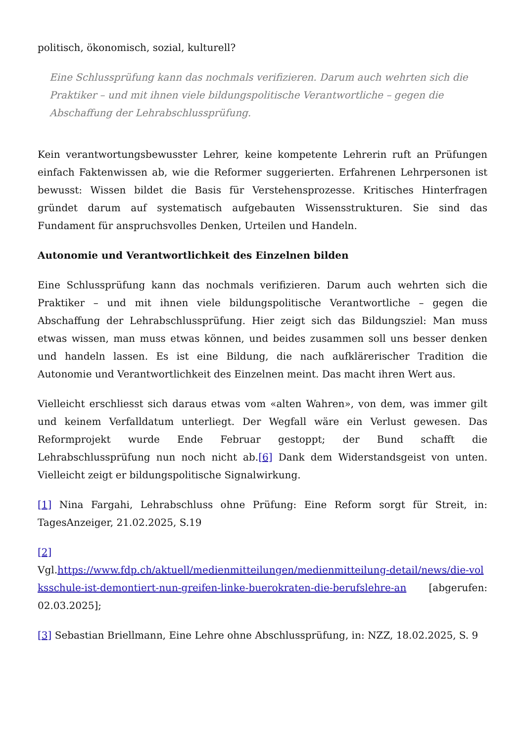politisch, ökonomisch, sozial, kulturell?
Eine Schlussprüfung kann das nochmals verifizieren. Darum auch wehrten sich die Praktiker – und mit ihnen viele bildungspolitische Verantwortliche – gegen die Abschaffung der Lehrabschlussprüfung.
Kein verantwortungsbewusster Lehrer, keine kompetente Lehrerin ruft an Prüfungen einfach Faktenwissen ab, wie die Reformer suggerierten. Erfahrenen Lehrpersonen ist bewusst: Wissen bildet die Basis für Verstehensprozesse. Kritisches Hinterfragen gründet darum auf systematisch aufgebauten Wissensstrukturen. Sie sind das Fundament für anspruchsvolles Denken, Urteilen und Handeln.
Autonomie und Verantwortlichkeit des Einzelnen bilden
Eine Schlussprüfung kann das nochmals verifizieren. Darum auch wehrten sich die Praktiker – und mit ihnen viele bildungspolitische Verantwortliche – gegen die Abschaffung der Lehrabschlussprüfung. Hier zeigt sich das Bildungsziel: Man muss etwas wissen, man muss etwas können, und beides zusammen soll uns besser denken und handeln lassen. Es ist eine Bildung, die nach aufklärerischer Tradition die Autonomie und Verantwortlichkeit des Einzelnen meint. Das macht ihren Wert aus.
Vielleicht erschliesst sich daraus etwas vom «alten Wahren», von dem, was immer gilt und keinem Verfalldatum unterliegt. Der Wegfall wäre ein Verlust gewesen. Das Reformprojekt wurde Ende Februar gestoppt; der Bund schafft die Lehrabschlussprüfung nun noch nicht ab.[6] Dank dem Widerstandsgeist von unten. Vielleicht zeigt er bildungspolitische Signalwirkung.
[1] Nina Fargahi, Lehrabschluss ohne Prüfung: Eine Reform sorgt für Streit, in: TagesAnzeiger, 21.02.2025, S.19
[2]
Vgl.https://www.fdp.ch/aktuell/medienmitteilungen/medienmitteilung-detail/news/die-volksschule-ist-demontiert-nun-greifen-linke-buerokraten-die-berufslehre-an [abgerufen: 02.03.2025];
[3] Sebastian Briellmann, Eine Lehre ohne Abschlussprüfung, in: NZZ, 18.02.2025, S. 9